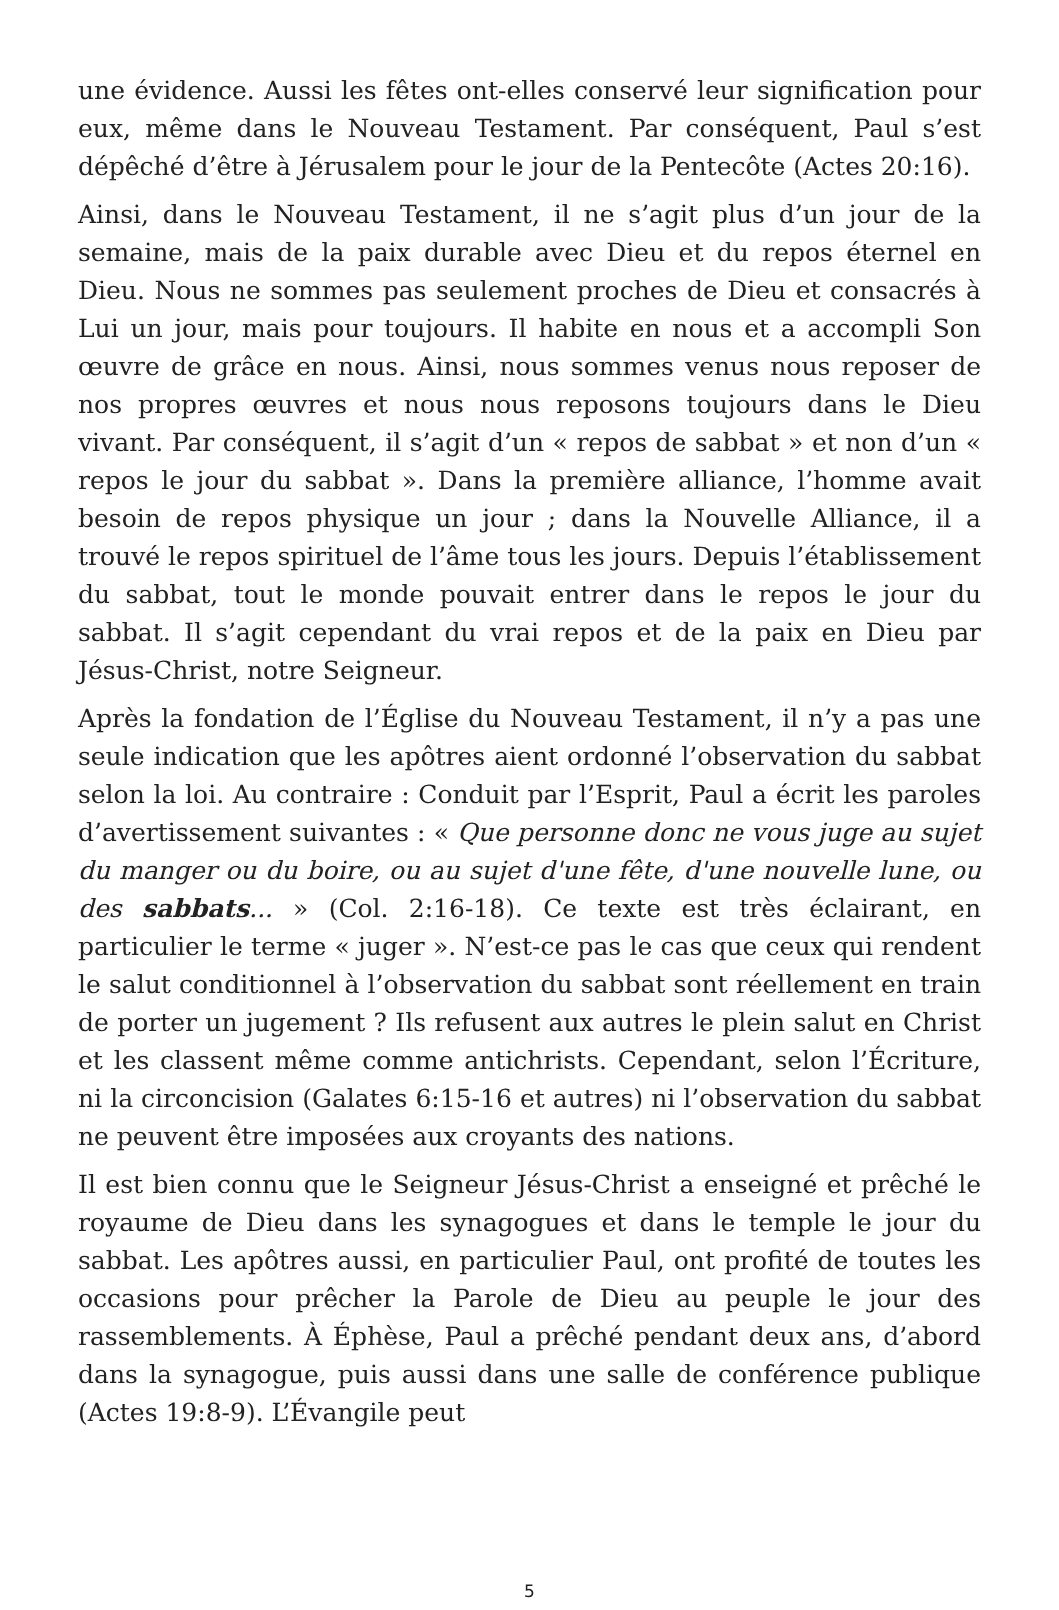une évidence. Aussi les fêtes ont-elles conservé leur signification pour eux, même dans le Nouveau Testament. Par conséquent, Paul s’est dépêché d’être à Jérusalem pour le jour de la Pentecôte (Actes 20:16).
Ainsi, dans le Nouveau Testament, il ne s’agit plus d’un jour de la semaine, mais de la paix durable avec Dieu et du repos éternel en Dieu. Nous ne sommes pas seulement proches de Dieu et consacrés à Lui un jour, mais pour toujours. Il habite en nous et a accompli Son œuvre de grâce en nous. Ainsi, nous sommes venus nous reposer de nos propres œuvres et nous nous reposons toujours dans le Dieu vivant. Par conséquent, il s’agit d’un « repos de sabbat » et non d’un « repos le jour du sabbat ». Dans la première alliance, l’homme avait besoin de repos physique un jour ; dans la Nouvelle Alliance, il a trouvé le repos spirituel de l’âme tous les jours. Depuis l’établissement du sabbat, tout le monde pouvait entrer dans le repos le jour du sabbat. Il s’agit cependant du vrai repos et de la paix en Dieu par Jésus-Christ, notre Seigneur.
Après la fondation de l’Église du Nouveau Testament, il n’y a pas une seule indication que les apôtres aient ordonné l’observation du sabbat selon la loi. Au contraire : Conduit par l’Esprit, Paul a écrit les paroles d’avertissement suivantes : « Que personne donc ne vous juge au sujet du manger ou du boire, ou au sujet d'une fête, d'une nouvelle lune, ou des sabbats... » (Col. 2:16-18). Ce texte est très éclairant, en particulier le terme « juger ». N’est-ce pas le cas que ceux qui rendent le salut conditionnel à l’observation du sabbat sont réellement en train de porter un jugement ? Ils refusent aux autres le plein salut en Christ et les classent même comme antichrists. Cependant, selon l’Écriture, ni la circoncision (Galates 6:15-16 et autres) ni l’observation du sabbat ne peuvent être imposées aux croyants des nations.
Il est bien connu que le Seigneur Jésus-Christ a enseigné et prêché le royaume de Dieu dans les synagogues et dans le temple le jour du sabbat. Les apôtres aussi, en particulier Paul, ont profité de toutes les occasions pour prêcher la Parole de Dieu au peuple le jour des rassemblements. À Éphèse, Paul a prêché pendant deux ans, d’abord dans la synagogue, puis aussi dans une salle de conférence publique (Actes 19:8-9). L’Évangile peut
5